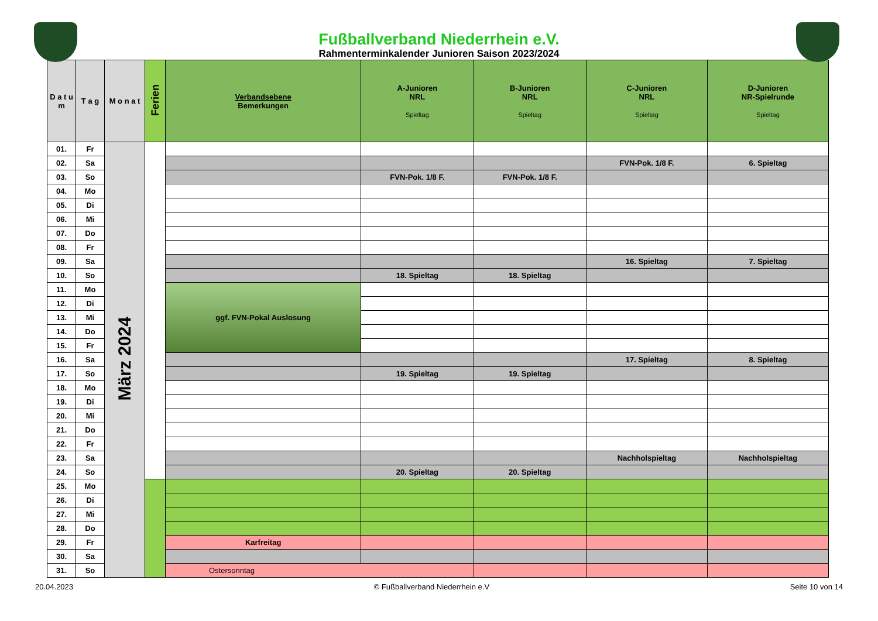Fußballverband Niederrhein e.V.
Rahmenterminkalender Junioren Saison 2023/2024
| D a t u m | T a g | M o n a t | Ferien | Verbandsebene Bemerkungen | A-Junioren NRL Spieltag | B-Junioren NRL Spieltag | C-Junioren NRL Spieltag | D-Junioren NR-Spielrunde Spieltag |
| --- | --- | --- | --- | --- | --- | --- | --- | --- |
| 01. | Fr | März 2024 | | | | | | |
| 02. | Sa | | | | | | FVN-Pok. 1/8 F. | 6. Spieltag |
| 03. | So | | | | FVN-Pok. 1/8 F. | FVN-Pok. 1/8 F. | | |
| 04. | Mo | | | | | | | |
| 05. | Di | | | | | | | |
| 06. | Mi | | | | | | | |
| 07. | Do | | | | | | | |
| 08. | Fr | | | | | | | |
| 09. | Sa | | | | | | 16. Spieltag | 7. Spieltag |
| 10. | So | | | | 18. Spieltag | 18. Spieltag | | |
| 11. | Mo | | | ggf. FVN-Pokal Auslosung | | | | |
| 12. | Di | | | | | | | |
| 13. | Mi | | | | | | | |
| 14. | Do | | | | | | | |
| 15. | Fr | | | | | | | |
| 16. | Sa | | | | | | 17. Spieltag | 8. Spieltag |
| 17. | So | | | | 19. Spieltag | 19. Spieltag | | |
| 18. | Mo | | | | | | | |
| 19. | Di | | | | | | | |
| 20. | Mi | | | | | | | |
| 21. | Do | | | | | | | |
| 22. | Fr | | | | | | | |
| 23. | Sa | | | | | | Nachholspieltag | Nachholspieltag |
| 24. | So | | | | 20. Spieltag | 20. Spieltag | | |
| 25. | Mo | | | | | | | |
| 26. | Di | | | | | | | |
| 27. | Mi | | | | | | | |
| 28. | Do | | | | | | | |
| 29. | Fr | | | Karfreitag | | | | |
| 30. | Sa | | | | | | | |
| 31. | So | | | Ostersonntag | | | | |
20.04.2023 © Fußballverband Niederrhein e.V Seite 10 von 14